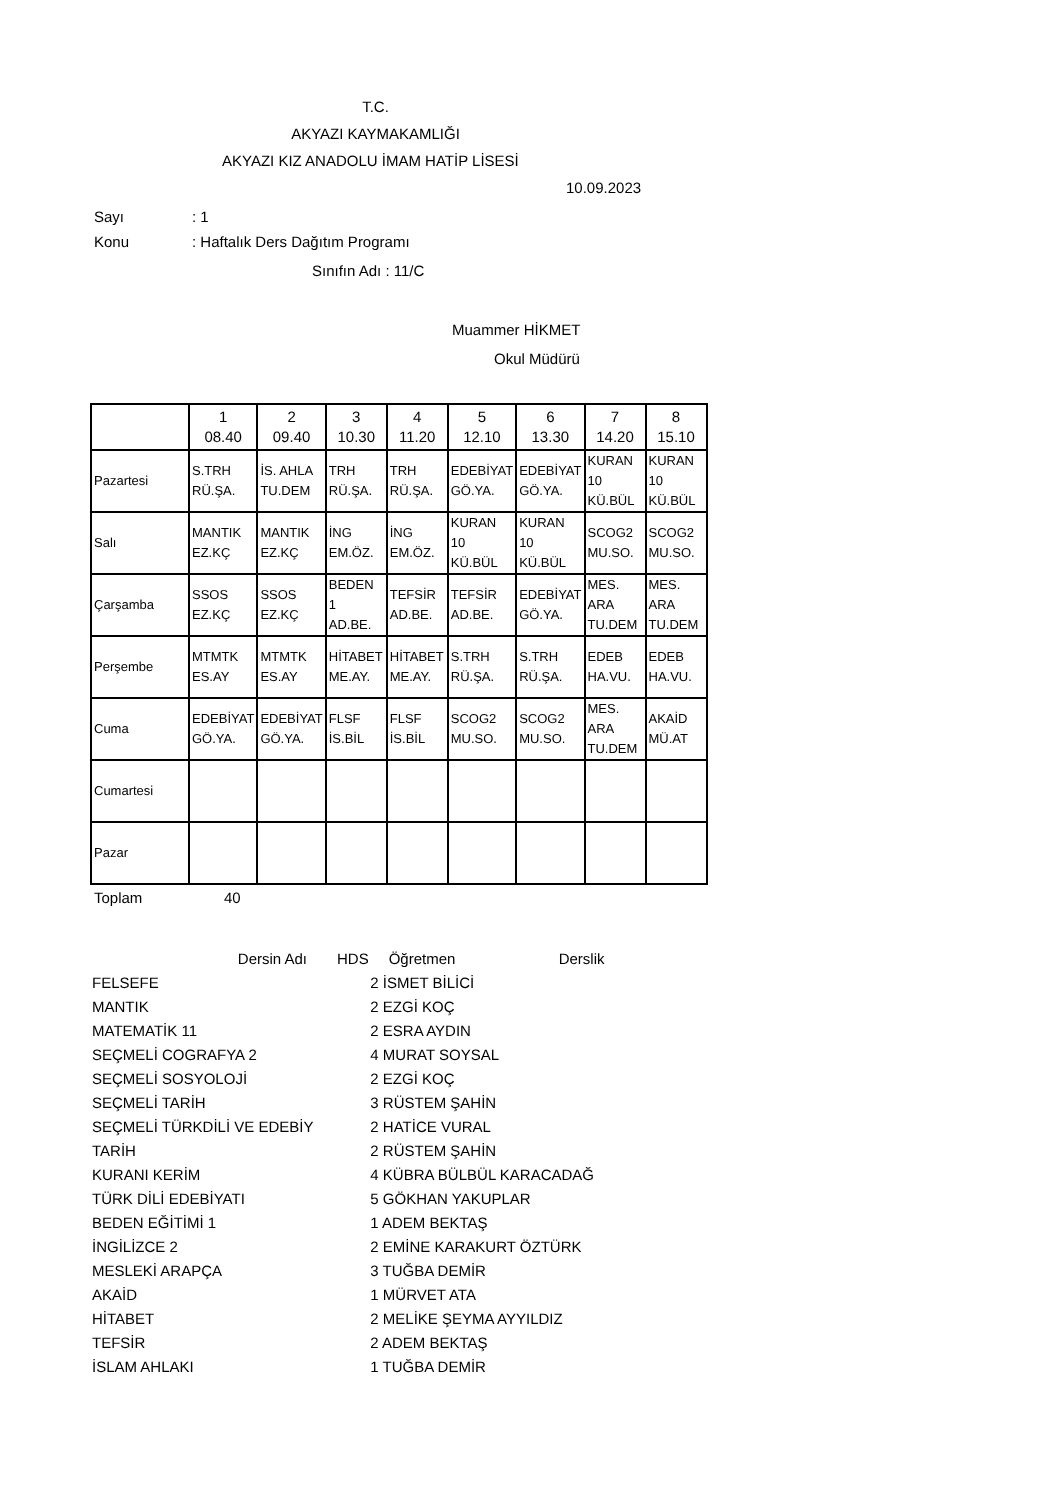T.C.
AKYAZI KAYMAKAMLIĞI
AKYAZI KIZ ANADOLU İMAM HATİP LİSESİ
10.09.2023
Sayı: 1
Konu: Haftalık Ders Dağıtım Programı
Sınıfın Adı : 11/C
Muammer HİKMET
Okul Müdürü
| | 1 08.40 | 2 09.40 | 3 10.30 | 4 11.20 | 5 12.10 | 6 13.30 | 7 14.20 | 8 15.10 |
| --- | --- | --- | --- | --- | --- | --- | --- | --- |
| Pazartesi | S.TRH RÜ.ŞA. | İS. AHLA TU.DEM | TRH RÜ.ŞA. | TRH RÜ.ŞA. | EDEBİYAT GÖ.YA. | EDEBİYAT GÖ.YA. | KURAN 10 KÜ.BÜL | KURAN 10 KÜ.BÜL |
| Salı | MANTIK EZ.KÇ | MANTIK EZ.KÇ | İNG EM.ÖZ. | İNG EM.ÖZ. | KURAN 10 KÜ.BÜL | KURAN 10 KÜ.BÜL | SCOG2 MU.SO. | SCOG2 MU.SO. |
| Çarşamba | SSOS EZ.KÇ | SSOS EZ.KÇ | BEDEN 1 AD.BE. | TEFSİR AD.BE. | TEFSİR AD.BE. | EDEBİYAT GÖ.YA. | MES. ARA TU.DEM | MES. ARA TU.DEM |
| Perşembe | MTMTK ES.AY | MTMTK ES.AY | HİTABET ME.AY. | HİTABET ME.AY. | S.TRH RÜ.ŞA. | S.TRH RÜ.ŞA. | EDEB HA.VU. | EDEB HA.VU. |
| Cuma | EDEBİYAT GÖ.YA. | EDEBİYAT GÖ.YA. | FLSF İS.BİL | FLSF İS.BİL | SCOG2 MU.SO. | SCOG2 MU.SO. | MES. ARA TU.DEM | AKAİD MÜ.AT |
| Cumartesi | | | | | | | | |
| Pazar | | | | | | | | |
Toplam 40
| Dersin Adı | HDS | Öğretmen | Derslik |
| --- | --- | --- | --- |
| FELSEFE | 2 İSMET BİLİCİ | | |
| MANTIK | 2 EZGİ KOÇ | | |
| MATEMATİK 11 | 2 ESRA AYDIN | | |
| SEÇMELİ COGRAFYA 2 | 4 MURAT SOYSAL | | |
| SEÇMELİ SOSYOLOJİ | 2 EZGİ KOÇ | | |
| SEÇMELİ TARİH | 3 RÜSTEM ŞAHİN | | |
| SEÇMELİ TÜRKDİLİ VE EDEBİY | 2 HATİCE VURAL | | |
| TARİH | 2 RÜSTEM ŞAHİN | | |
| KURANI KERİM | 4 KÜBRA BÜLBÜL KARACADAĞ | | |
| TÜRK DİLİ EDEBİYATI | 5 GÖKHAN YAKUPLAR | | |
| BEDEN EĞİTİMİ 1 | 1 ADEM BEKTAŞ | | |
| İNGİLİZCE 2 | 2 EMİNE KARAKURT ÖZTÜRK | | |
| MESLEKİ ARAPÇA | 3 TUĞBA DEMİR | | |
| AKAİD | 1 MÜRVET ATA | | |
| HİTABET | 2 MELİKE ŞEYMA AYYILDIZ | | |
| TEFSİR | 2 ADEM BEKTAŞ | | |
| İSLAM AHLAKI | 1 TUĞBA DEMİR | | |